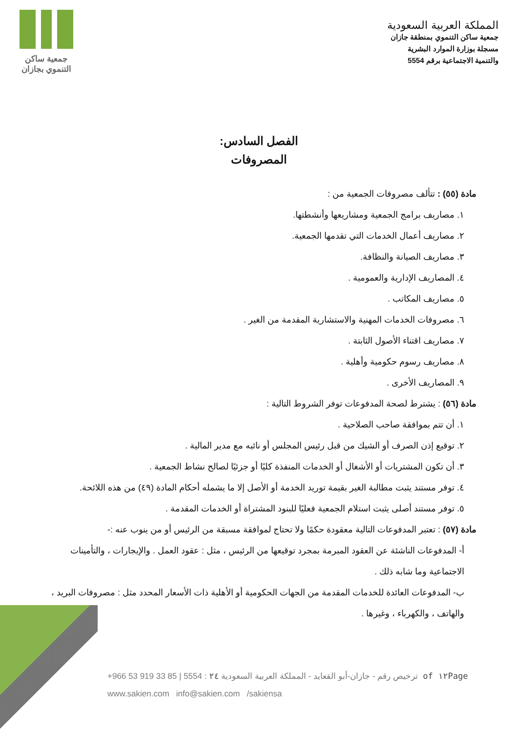المملكة العربية السعودية
جمعية ساكن التنموي بمنطقة جازان
مسجلة بوزارة الموارد البشرية
والتنمية الاجتماعية برقم 5554
جمعية ساكن
التنموي بجازان
الفصل السادس:
المصروفات
مادة (٥٥) : تتألف مصروفات الجمعية من :
١. مصاريف برامج الجمعية ومشاريعها وأنشطتها.
٢. مصاريف أعمال الخدمات التي تقدمها الجمعية.
٣. مصاريف الصيانة والنظافة.
٤. المصاريف الإدارية والعمومية .
٥. مصاريف المكاتب .
٦. مصروفات الخدمات المهنية والاستشارية المقدمة من الغير .
٧. مصاريف اقتناء الأصول الثابتة .
٨. مصاريف رسوم حكومية وأهلية .
٩. المصاريف الأخرى .
مادة (٥٦) : يشترط لصحة المدفوعات توفر الشروط التالية :
١. أن تتم بموافقة صاحب الصلاحية .
٢. توقيع إذن الصرف أو الشيك من قبل رئيس المجلس أو نائبه مع مدير المالية .
٣. أن تكون المشتريات أو الأشغال أو الخدمات المنفذة كليًا أو جزئيًا لصالح نشاط الجمعية .
٤. توفر مستند يثبت مطالبة الغير بقيمة توريد الخدمة أو الأصل إلا ما يشمله أحكام المادة (٤٩) من هذه اللائحة.
٥. توفر مستند أصلى يثبت استلام الجمعية فعليًا للبنود المشتراة أو الخدمات المقدمة .
مادة (٥٧) : تعتبر المدفوعات التالية معقودة حكمًا ولا تحتاج لموافقة مسبقة من الرئيس أو من ينوب عنه :-
أ- المدفوعات الناشئة عن العقود المبرمة بمجرد توقيعها من الرئيس ، مثل : عقود العمل . والإيجارات ، والتأمينات الاجتماعية وما شابه ذلك .
ب- المدفوعات العائدة للخدمات المقدمة من الجهات الحكومية أو الأهلية ذات الأسعار المحدد مثل : مصروفات البريد ، والهاتف ، والكهرباء ، وغيرها .
+966 53 919 33 85 | 5554 : ترخيص رقم - جازان-أبو القعايد - المملكة العربية السعودية ٢٤ of ١٢Page
www.sakien.com info@sakien.com /sakiensa